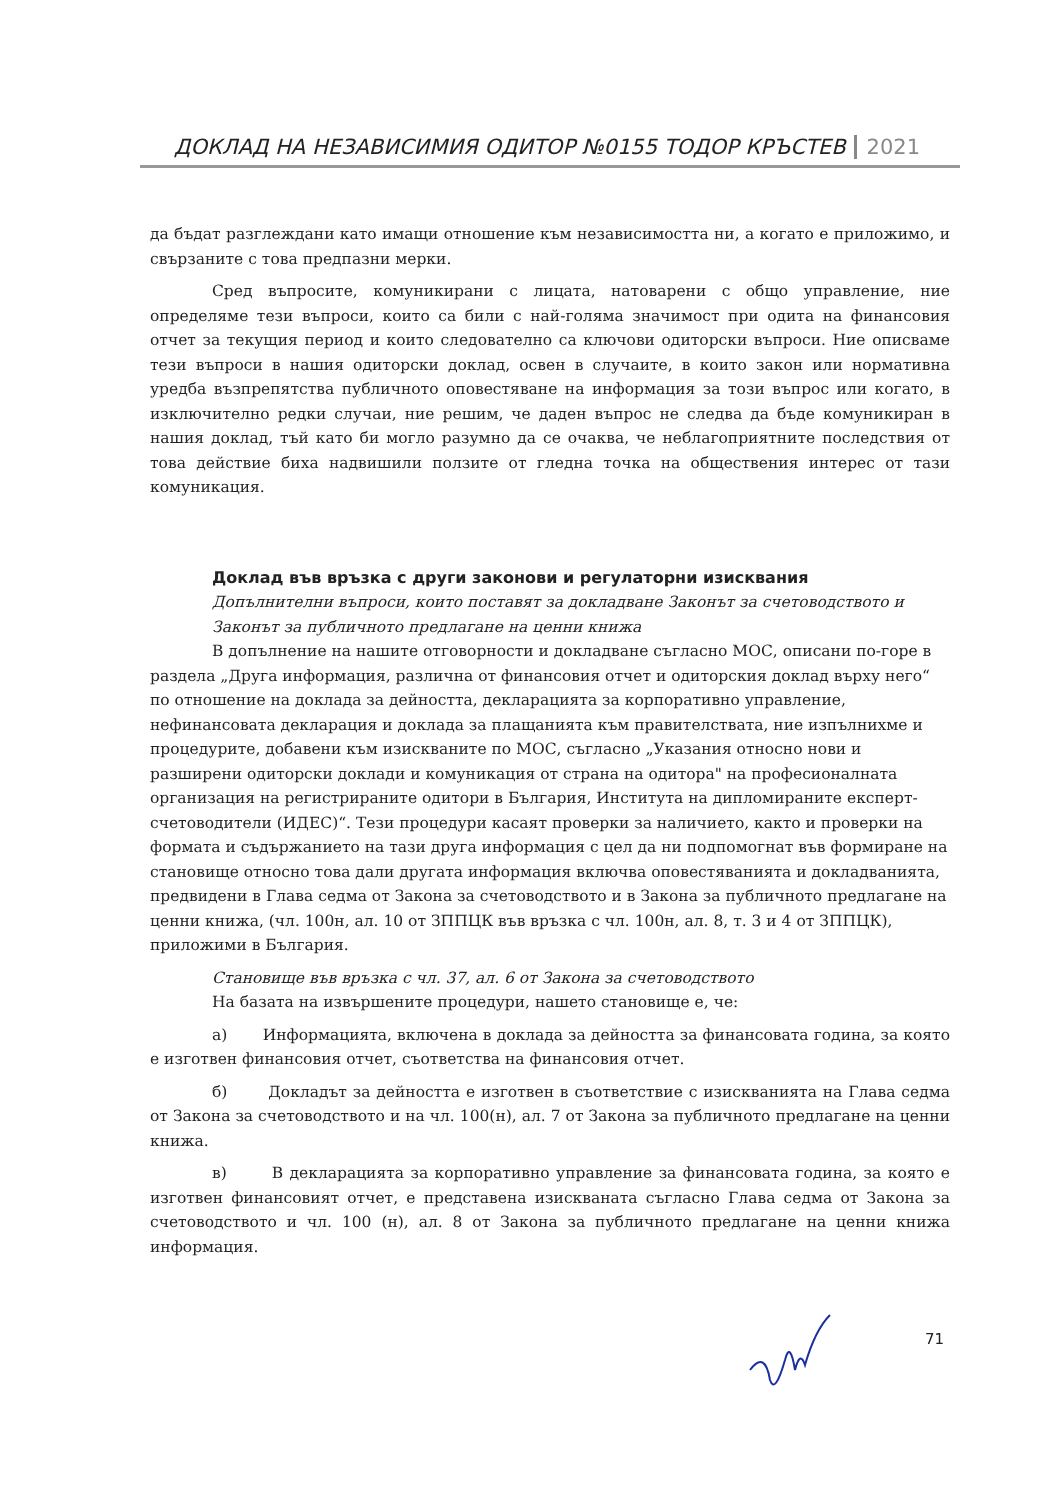ДОКЛАД НА НЕЗАВИСИМИЯ ОДИТОР №0155 ТОДОР КРЪСТЕВ 2021
да бъдат разглеждани като имащи отношение към независимостта ни, а когато е приложимо, и свързаните с това предпазни мерки.
Сред въпросите, комуникирани с лицата, натоварени с общо управление, ние определяме тези въпроси, които са били с най-голяма значимост при одита на финансовия отчет за текущия период и които следователно са ключови одиторски въпроси. Ние описваме тези въпроси в нашия одиторски доклад, освен в случаите, в които закон или нормативна уредба възпрепятства публичното оповестяване на информация за този въпрос или когато, в изключително редки случаи, ние решим, че даден въпрос не следва да бъде комуникиран в нашия доклад, тъй като би могло разумно да се очаква, че неблагоприятните последствия от това действие биха надвишили ползите от гледна точка на обществения интерес от тази комуникация.
Доклад във връзка с други законови и регулаторни изисквания
Допълнителни въпроси, които поставят за докладване Законът за счетоводството и Законът за публичното предлагане на ценни книжа
В допълнение на нашите отговорности и докладване съгласно МОС, описани по-горе в раздела „Друга информация, различна от финансовия отчет и одиторския доклад върху него“ по отношение на доклада за дейността, декларацията за корпоративно управление, нефинансовата декларация и доклада за плащанията към правителствата, ние изпълнихме и процедурите, добавени към изискваните по МОС, съгласно „Указания относно нови и разширени одиторски доклади и комуникация от страна на одитора" на професионалната организация на регистрираните одитори в България, Института на дипломираните експерт-счетоводители (ИДЕС)“. Тези процедури касаят проверки за наличието, както и проверки на формата и съдържанието на тази друга информация с цел да ни подпомогнат във формиране на становище относно това дали другата информация включва оповестяванията и докладванията, предвидени в Глава седма от Закона за счетоводството и в Закона за публичното предлагане на ценни книжа, (чл. 100н, ал. 10 от ЗППЦК във връзка с чл. 100н, ал. 8, т. 3 и 4 от ЗППЦК), приложими в България.
Становище във връзка с чл. 37, ал. 6 от Закона за счетоводството
На базата на извършените процедури, нашето становище е, че:
а) Информацията, включена в доклада за дейността за финансовата година, за която е изготвен финансовия отчет, съответства на финансовия отчет.
б) Докладът за дейността е изготвен в съответствие с изискванията на Глава седма от Закона за счетоводството и на чл. 100(н), ал. 7 от Закона за публичното предлагане на ценни книжа.
в) В декларацията за корпоративно управление за финансовата година, за която е изготвен финансовият отчет, е представена изискваната съгласно Глава седма от Закона за счетоводството и чл. 100 (н), ал. 8 от Закона за публичното предлагане на ценни книжа информация.
71